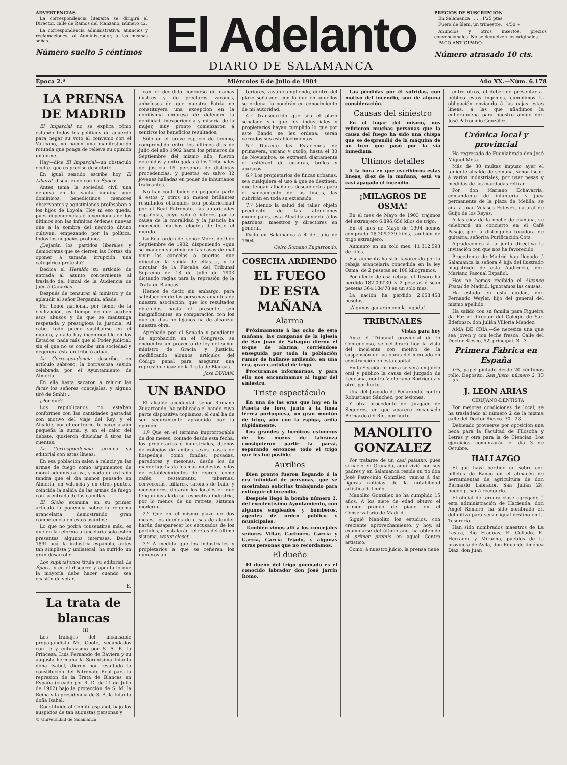ADVERTENCIAS
La correspondencia literaria se dirigirá al Director, calle de Ramos del Manzano, número 42.
La correspondencia administrativa, anuncios y reclamaciones, al Administrador, á las mismas señas.
Número suelto 5 céntimos
El Adelanto
DIARIO DE SALAMANCA
PRECIOS DE SUSCRIPCIÓN
En Salamanca . . . . 1'25 ptas.
Fuera de ídem, un trimestre. . 4'50 »
Anuncios y otros insertos, precios convencionales. No se devuelven los originales.
PAGO ANTICIPADO
Número atrasado 10 cts.
Época 2.ª Miércoles 6 de Julio de 1904 Año XX.—Núm. 6.178
LA PRENSA DE MADRID
El Imparcial no se explica cómo estando todos los políticos de acuerdo para negar su voto al convenio con el Vaticano, no hacen una manifestación rotunda que ponga de relieve su opinión unánime.
Hay—dice El Imparcial—un obstáculo oculto, que es preciso descubrir.
En igual sentido escribe hoy El Liberal, discutiendo con La Época:
Antes tenía la sociedad civil una defensa en la santa inquina que dominicos, benedictinos, menores observantes y agustinianos profesaban á los hijos de Loyola. Hoy ni eso queda, pues dependencias é invenciones de los últimos son las infinitas órdenes nuevas que á la sombra del negocio divino cultivan, empezando por la política, todos los negocios profanos.
¿Dejarán los partidos liberales y demócratas que se cierren las Cortes sin oponer á tamaña irrupción una categórica protesta?
Dedica el Heraldo su artículo de entrada al asunto concerniente al traslado del Fiscal de la Audiencia de Jaén á Canarias.
Después de censurar al ministro y de aplaudir al señor Bergamín, añade:
Por honor nacional, por honor de la civilización, es tiempo de que acaben esos abusos y de que se mantenga respetada y prestigiosa la justicia. Al cabo, todo puede sustituirse en el mundo, y nada hay inconmovible en los Estados, nada más que el Poder judicial, sin el que no se concibe una sociedad y degenera ésta en tribu ó aduar.
La Correspondencia describe, en artículo sabroso, la borrascosa sesión celebrada por el Ayuntamiento de Almería.
En ella hasta sacaron á relucir las facas los señores concejales, y alguno tiró de Smhit...
¿Por qué?
Los republicanos no estaban conformes con las cantidades gastadas con motivo del viaje del Rey, y el Alcalde, por el contrario, le parecía aún pequeña la suma, y, en el calor del debate, quisieron dilucidar á tiros las cuentas.
La Correspondencia termina su editorial con estas líneas:
En esa población salen á relucir ya las armas de fuego como argumentos de moral administrativa, y nada de extraño tendrá que el día menos pensado en Almería, en Valencia y en otros puntos, coincida la salida de las armas de fuego con la entrada de las camillas.
El Globo examina en su primer artículo la ponencia sobre la reforma arancelaria, demostrando gran competencia en estos asuntos:
Lo que no podrá consentirse más, es que en la reforma arancelaria solo estén presentes algunos intereses. Desde 1891 acá, la industria española, antes tan simplista y unilateral, ha sufrido un gran desarrollo.
Los suplicatorios titula su editorial La Época, y en él discurre y apunta lo que la mayoría debe hacer cuando sea ocasión de votar.
E.
La trata de blancas
III
Los trabajos del incansable propagandista Mr. Coote, secundados con fe y entusiasmo por S. A. R. la Princesa, Luis Fernando de Baviera y su augusta hermana la Serenísima Infanta doña Isabel, dieron por resultado la constitución del Patronato Real para la represión de la Trata de Blancas en España (creado por R. D. de 11 de Julio de 1902) bajo la protección de S. M. la Reina y la presidencia de S. A. la Infanta doña Isabel.
Constituido el Comité español, bajo los auspicios de tan augustas personas y
con el decidido concurso de damas ilustres y de preclaros varones, anhelosos de que nuestra Patria no constituyera una excepción en la nobilísima empresa de defender la debilidad, inexperiencia y miseria de la mujer, muy pronto comenzaron á sentirse los beneficios resultados.
Sólo en el breve espacio de tiempo, comprendido entre los últimos días de Julio del año 1902 hasta los primeros de Septiembre del mismo año, fueron detenidas y entregadas á los Tribunales de justicia 15 personas de distintas procedencias, y puestas en salvo 32 jóvenes halladas en poder de inhumanos traficantes.
No han contribuído en pequeña parte á estos y otros no menos brillantes resultados obtenidos con posterioridad por el Real Patronato, las autoridades españolas, cuyo celo é interés por la causa de la moralidad y la justicia ha merecido muchos elogios de todo el mundo.
La Real orden del señor Moret de 9 de Septiembre de 1902, disponiendo «que se manden suprimir en las casas de mal vivir las cancelas ó puertas que dificulten la salida de ellas...», y la circular de la Fiscalía del Tribunal Supremo de 18 de Julio de 1903 dictando reglas para la represión de la Trata de Blancas.
Hemos de decir, sin embargo, para satisfacción de las personas amantes de nuestra asociación, que los resultados obtenidos hasta el presente son insignificantes en comparación con los que en días no lejanos ha de alcanzar nuestra obra.
Aprobado por el Senado y pendiente de aprobación en el Congreso, se encuentra un proyecto de ley del señor ministro de Gracia y Justicia, modificando algunos artículos del Código penal para asegurar una represión eficaz de la Trata de Blancas.
José DURAN.
UN BANDO
El alcalde accidental, señor Romano Zugarrondo, ha publicado el bando cuya parte dispositiva copiamos, el cual ha de ser seguramente aplaudido por la opinión:
1.º Que en el término improrrogable de dos meses, contado desde esta fecha, los propietarios ó industriales, dueños de colegios de ambos sexos, casas de hospedaje, como fondas, posadas, paradores y mesones, desde los de mayor lujo hasta los más modestos, y los de establecimientos de recreo, como cafés, restaurants, tabernas, cervecerías, billares, salones de baile y merenderos, dotarán los locales en que tengan instalada su respectiva industria, por lo menos de un retrete, sistema moderno.
2.º Que en el mismo plazo de dos meses, los dueños de casas de alquiler harán desaparecer los escusados de los portales, é instalarán retretes del último sistema, water closet.
3.º A medida que los industriales y propietarios á que se refieren los números an-
teriores, vayan cumpliendo, dentro del plazo señalado, con lo que en aquéllos se ordena, lo pondrán en conocimiento de mi autoridad.
4.º Transcurrido que sea el plazo señalado sin que los industriales y propietarios hayan cumplido lo que por este Bando se les ordena, serán cerrados sus establecimientos.
5.º Durante las Estaciones de primavera, verano y otoño, hasta el 30 de Noviembre, se extraerá diariamente el estiércol de cuadras, boíles y apriscos.
6.º Los propietarios de fincas urbanas, sea cualquiera el uso á que se destinen, que tengan albañales descubiertos para el saneamiento de las fincas, las cubrirán en toda su extensión.
7.º Siendo la salud del taller objeto predilecto de las atenciones municipales, esta Alcaldía advierte á los patronos, maestros y directores en general.
Dado en Salamanca á 4 de Julio de 1904.
Celso Romano Zugarrondo.
COSECHA ARDIENDO
EL FUEGO DE ESTA MAÑANA
Alarma
Próximamente á las ocho de esta mañana, las campanas de la iglesia de San Juan de Sahagún dieron el toque de alarma, corriéndose enseguida por toda la población rumor de hallarse ardiendo, en una era, gran cantidad de trigo.
Procuramos informarnos, y para ello nos encaminamos al lugar del siniestro.
Triste espectáculo
En una de las eras que hay en la Puerta de Toro, junto á la línea férrea portuguesa, un gran montón de trigo, aún con la espiga, ardía rápidamente.
Los grandes y heróicos esfuerzos de los mozos de labranza consiguieron partir la parva, separando entonces todo el trigo que les fué posible.
Auxilios
Bien pronto fueron llegando á la era infinidad de personas, que se mostraban solícitas trabajando para extinguir el incendio.
Después llegó la bomba número 2, del excelentísimo Ayuntamiento, con algunos empleados y bomberos, agentes de orden público y municipales.
También vimos allí á los concejales señores Villar, Cachorro, García y García, García Tejado, y algunas otras personas que no recordamos.
El dueño
El dueño del trigo quemado es el conocido labrador don José Jarrín Romo.
Las pérdidas por él sufridas, con motivo del incendio, son de alguna consideración.
Causas del siniestro
En el lugar del mismo, nos refirieron muchas personas que la causa del fuego ha sido una chispa que se desprendió de la máquina de un tren que pasó por la vía inmediata.
Ultimos detalles
A la hora en que escribimos estas líneas, diez de la mañana, está ya casi apagado el incendio.
¡MILAGROS DE OSMA!
En el mes de Mayo de 1903 trajimos del extranjero 6.896.656 kilos de trigo:
En el mes de Mayo de 1904 hemos comprado 18.209.239 kilos, también de trigo extranjero.
Aumento en un solo mes: 11.312.593 de kilos.
Ese aumento ha sido favorecido por la rebaja arancelaria concedida en la ley Osma, de 2 pesetas en 100 kilogramos.
Por efecto de esa rebaja, el Tesoro ha perdido 182.092'39 × 2 pesetas ó sean pesetas 364.184'78 en un solo mes.
La nación ha perdido 2.658.458 pesetas.
¡Algunos ganarán con la jugada!
TRIBUNALES
Vistas para hoy
Ante el Tribunal provincial de lo Contencioso, se celebrará hoy la vista del incidente con motivo de la suspensión de las obras del mercado en construcción en esta capital.
En la Sección primera se verá en juicio oral y público la causa del Juzgado de Ledesma, contra Victoriano Rodríguez y otro, por hurto.
Una del Juzgado de Peñaranda, contra Robustiano Sánchez, por lesiones.
Y otra procedente del Juzgado de Sequeros, en que aparece encausado Bernardo del Río, por hurto.
MANOLITO GONZALEZ
Por tratarse de un casi paisano, pues si nació en Granada, aquí vivió con sus padres y en Salamanca reside su tío don José Patrocinio González, vamos á dar ligeras noticias de la notabilidad artística del niño.
Manolito González no ha cumplido 15 años. A los siete de edad obtuvo el primer premio de piano en el Conservatorio de Madrid.
Siguió Manolito los estudios, con creciente aprovechamiento, y hoy, al examinarse del último año, ha obtenido el primer premio en aquel Centro artístico.
Como, á nuestro juicio, la prensa tiene
entre otros, el deber de presentar al público estos ingenios, cumplimos la obligación enviando á las cajas estas líneas, á las que añadimos la enhorabuena para nuestro amigo don José Patrocinio González.
Crónica local y provincial
Ha regresado de Fuenlabrada don José Miguel Mota.
Más de 30 multas impuso ayer el teniente alcalde de semana, señor Iscar, á varios industriales, por usar pesas y medidas de las mandadas retirar.
Por don Mariano Echavarría, comandante de infantería y juez permanente de la plaza de Melilla, se cita á Juan Velasco Estevez, natural de Guijo de los Reyes.
A las diez de la noche de mañana, se celebrará un concierto en el Café Pasaje, por la distinguida tocadora de guitarra, señorita Purificación Cots.
Agradecemos á la junta directiva la invitación con que nos ha favorecido.
Procedente de Madrid han llegado á Salamanca la señora é hija del ilustrado magistrado de esta Audiencia, don Mariano Pascual Español.
Hoy no hemos recibido el Alcance Postal de Madrid. Ignoramos las causas.
Ha estado en esta ciudad, don Fernando Weyler, hijo del general del mismo apellido.
Ha salido con su familia para Figueira da Foz el director del Colegio de San Ildefonso, don Julián Villoria Mendez.
AMA DE CRIA.—Se necesita una que sea joven y con leche fresca. Calle del Doctor Riesco, 52, principal. 3—3
Primera Fábrica en España
Iris, papel pintado desde 20 céntimos rollo. Depósito: San Justo, número 2. 30—27
J. LEON ARIAS
CIRUJANO-DENTISTA
Por mejores condiciones de local, se ha trasladado al número 2 de la misma calle del Doctor Riesco. 30—28
Debiendo proveerse por oposición una beca para la Facultad de Filosofía y Letras y otra para la de Ciencias. Los ejercicios comenzarán el día 3 de Octubre.
HALLAZGO
El que haya perdido un sobre con billetes de Banco en el almacén de herramientas de agricultura de don Bernardo Labrador, San Julián 28, puede pasar á recogerlo.
El oficial de tercera clase agregado á esta administración de Hacienda, don Angel Romero, ha sido nombrado en definitiva para servir igual destino en la Tesorería.
Han sido nombrados maestros de La Lastra, Río Fraguas, El Collado, El Herrador y Mirueña, pueblos de la provincia de Avila, don Eduardo Jiménez Díaz, don Juan
© Universidad de Salamanca